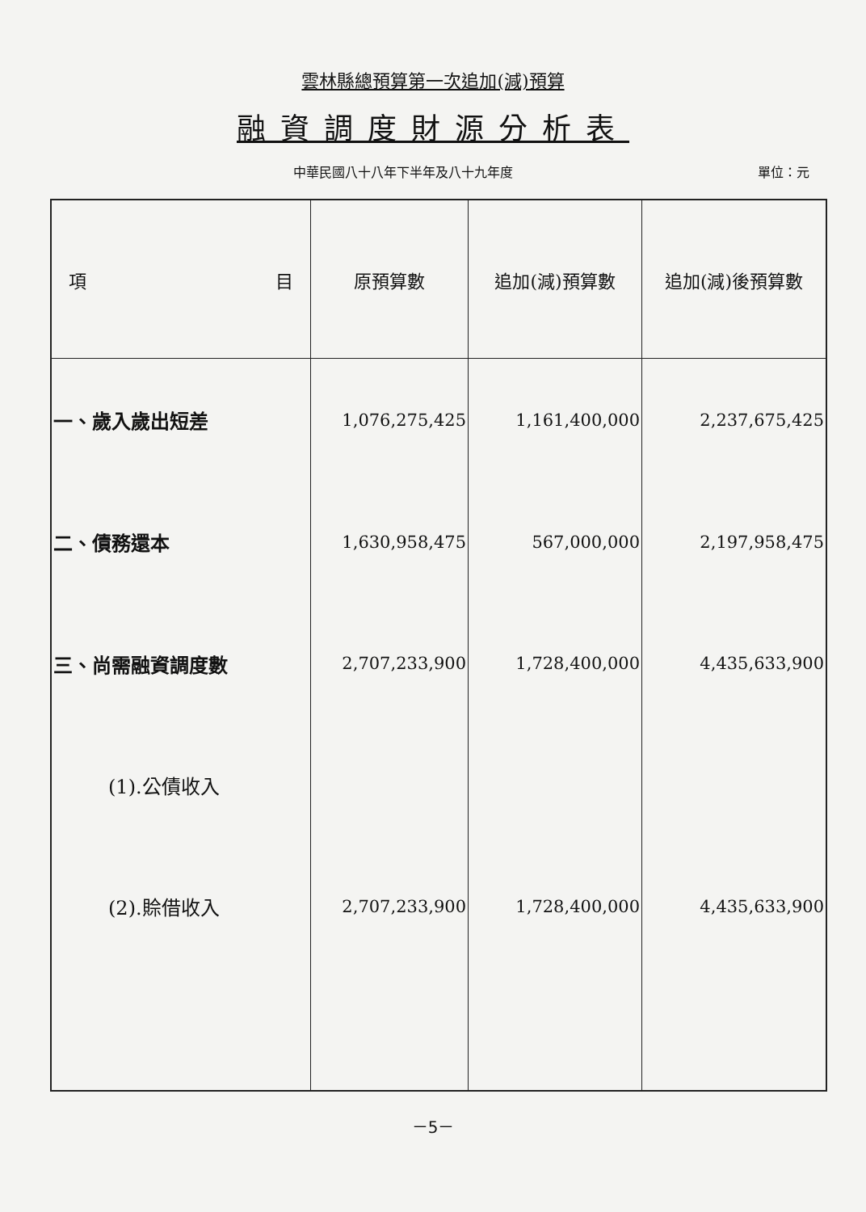雲林縣總預算第一次追加(減)預算
融資調度財源分析表
中華民國八十八年下半年及八十九年度 單位：元
| 項 目 | 原預算數 | 追加(減)預算數 | 追加(減)後預算數 |
| --- | --- | --- | --- |
| 一、歲入歲出短差 | 1,076,275,425 | 1,161,400,000 | 2,237,675,425 |
| 二、債務還本 | 1,630,958,475 | 567,000,000 | 2,197,958,475 |
| 三、尚需融資調度數 | 2,707,233,900 | 1,728,400,000 | 4,435,633,900 |
| (1).公債收入 | | | |
| (2).賒借收入 | 2,707,233,900 | 1,728,400,000 | 4,435,633,900 |
－5－